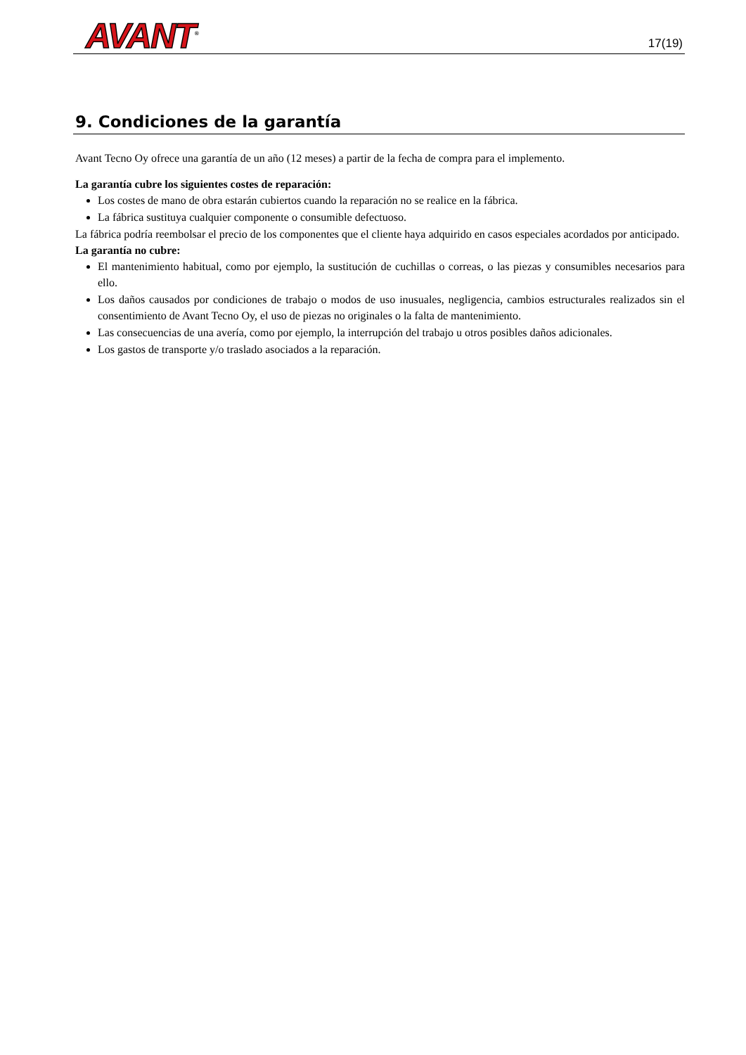AVANT<sup>®</sup>
17(19)
9. Condiciones de la garantía
Avant Tecno Oy ofrece una garantía de un año (12 meses) a partir de la fecha de compra para el implemento.
La garantía cubre los siguientes costes de reparación:
Los costes de mano de obra estarán cubiertos cuando la reparación no se realice en la fábrica.
La fábrica sustituya cualquier componente o consumible defectuoso.
La fábrica podría reembolsar el precio de los componentes que el cliente haya adquirido en casos especiales acordados por anticipado.
La garantía no cubre:
El mantenimiento habitual, como por ejemplo, la sustitución de cuchillas o correas, o las piezas y consumibles necesarios para ello.
Los daños causados por condiciones de trabajo o modos de uso inusuales, negligencia, cambios estructurales realizados sin el consentimiento de Avant Tecno Oy, el uso de piezas no originales o la falta de mantenimiento.
Las consecuencias de una avería, como por ejemplo, la interrupción del trabajo u otros posibles daños adicionales.
Los gastos de transporte y/o traslado asociados a la reparación.